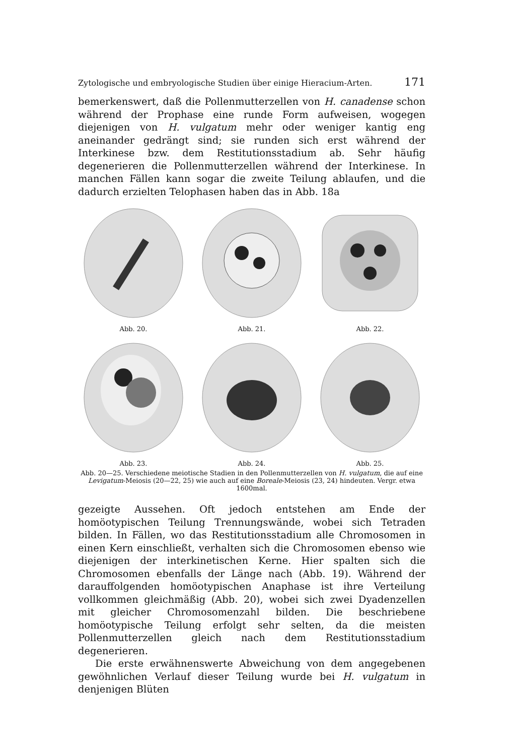Zytologische und embryologische Studien über einige Hieracium-Arten. 171
bemerkenswert, daß die Pollenmutterzellen von H. canadense schon während der Prophase eine runde Form aufweisen, wogegen diejenigen von H. vulgatum mehr oder weniger kantig eng aneinander gedrängt sind; sie runden sich erst während der Interkinese bzw. dem Restitutionsstadium ab. Sehr häufig degenerieren die Pollenmutterzellen während der Interkinese. In manchen Fällen kann sogar die zweite Teilung ablaufen, und die dadurch erzielten Telophasen haben das in Abb. 18a
Abb. 20. Abb. 21. Abb. 22.
Abb. 23. Abb. 24. Abb. 25.
Abb. 20—25. Verschiedene meiotische Stadien in den Pollenmutterzellen von H. vulgatum, die auf eine Levigatum-Meiosis (20—22, 25) wie auch auf eine Boreale-Meiosis (23, 24) hindeuten. Vergr. etwa 1600mal.
gezeigte Aussehen. Oft jedoch entstehen am Ende der homöotypischen Teilung Trennungswände, wobei sich Tetraden bilden. In Fällen, wo das Restitutionsstadium alle Chromosomen in einen Kern einschließt, verhalten sich die Chromosomen ebenso wie diejenigen der interkinetischen Kerne. Hier spalten sich die Chromosomen ebenfalls der Länge nach (Abb. 19). Während der darauffolgenden homöotypischen Anaphase ist ihre Verteilung vollkommen gleichmäßig (Abb. 20), wobei sich zwei Dyadenzellen mit gleicher Chromosomenzahl bilden. Die beschriebene homöotypische Teilung erfolgt sehr selten, da die meisten Pollenmutterzellen gleich nach dem Restitutionsstadium degenerieren.
Die erste erwähnenswerte Abweichung von dem angegebenen gewöhnlichen Verlauf dieser Teilung wurde bei H. vulgatum in denjenigen Blüten